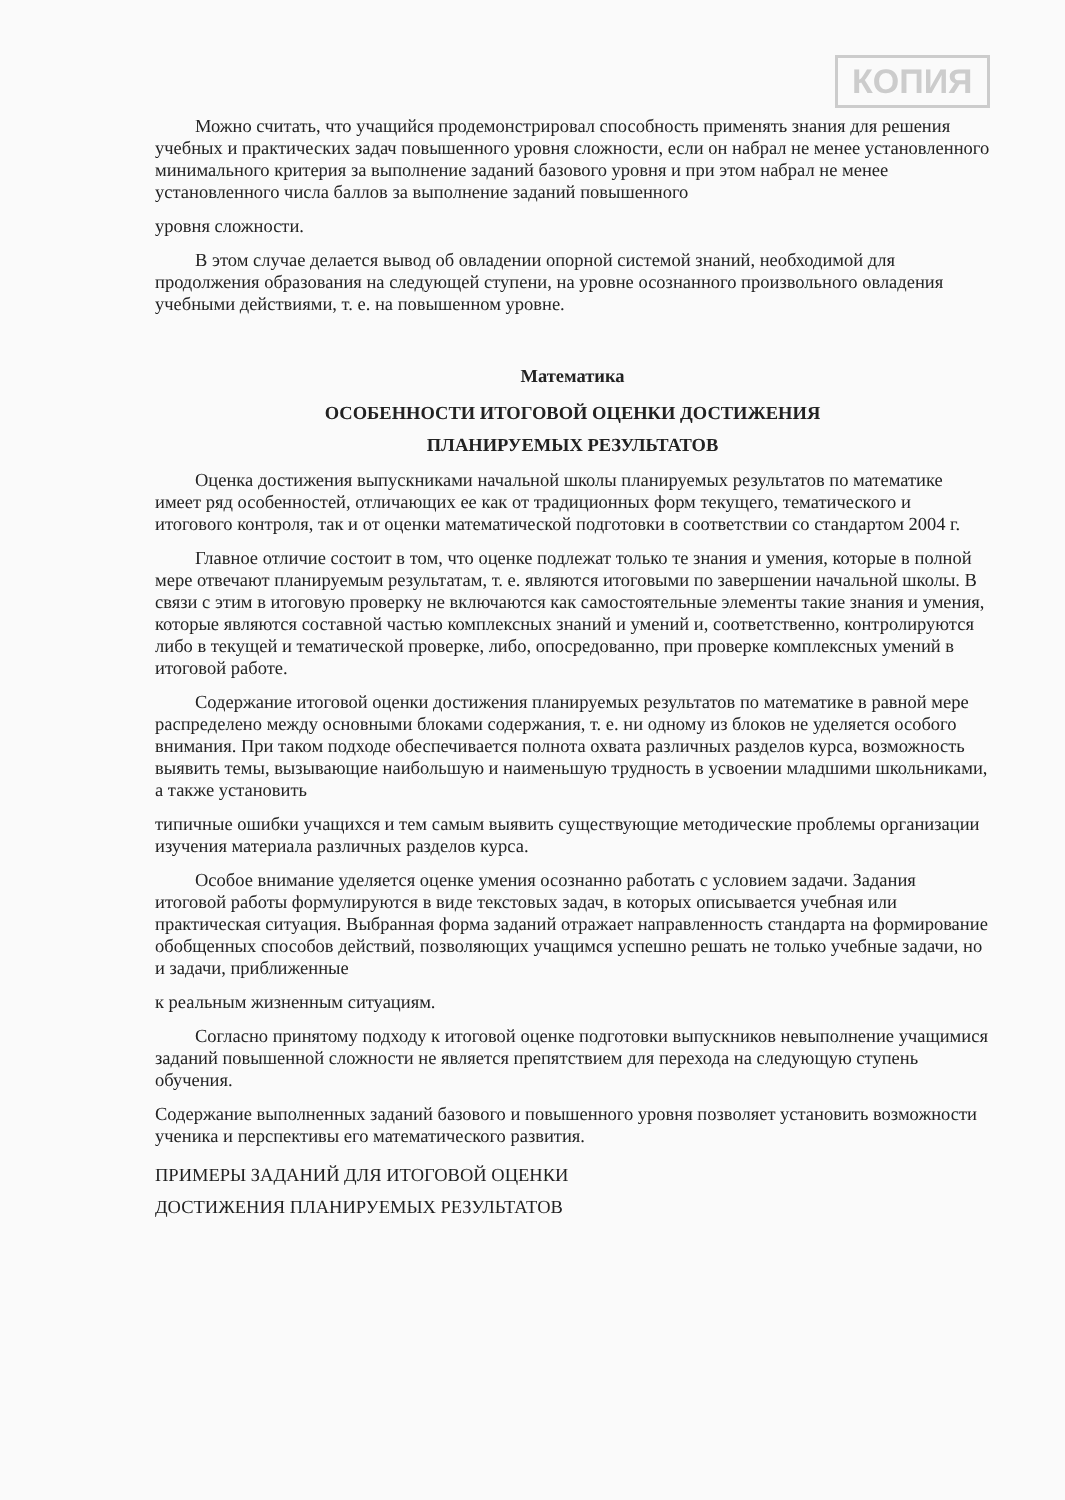КОПИЯ
Можно считать, что учащийся продемонстрировал способность применять знания для решения учебных и практических задач повышенного уровня сложности, если он набрал не менее установленного минимального критерия за выполнение заданий базового уровня и при этом набрал не менее установленного числа баллов за выполнение заданий повышенного
уровня сложности.
В этом случае делается вывод об овладении опорной системой знаний, необходимой для продолжения образования на следующей ступени, на уровне осознанного произвольного овладения учебными действиями, т. е. на повышенном уровне.
Математика
ОСОБЕННОСТИ ИТОГОВОЙ ОЦЕНКИ ДОСТИЖЕНИЯ
ПЛАНИРУЕМЫХ РЕЗУЛЬТАТОВ
Оценка достижения выпускниками начальной школы планируемых результатов по математике имеет ряд особенностей, отличающих ее как от традиционных форм текущего, тематического и итогового контроля, так и от оценки математической подготовки в соответствии со стандартом 2004 г.
Главное отличие состоит в том, что оценке подлежат только те знания и умения, которые в полной мере отвечают планируемым результатам, т. е. являются итоговыми по завершении начальной школы. В связи с этим в итоговую проверку не включаются как самостоятельные элементы такие знания и умения, которые являются составной частью комплексных знаний и умений и, соответственно, контролируются либо в текущей и тематической проверке, либо, опосредованно, при проверке комплексных умений в итоговой работе.
Содержание итоговой оценки достижения планируемых результатов по математике в равной мере распределено между основными блоками содержания, т. е. ни одному из блоков не уделяется особого внимания. При таком подходе обеспечивается полнота охвата различных разделов курса, возможность выявить темы, вызывающие наибольшую и наименьшую трудность в усвоении младшими школьниками, а также установить
типичные ошибки учащихся и тем самым выявить существующие методические проблемы организации изучения материала различных разделов курса.
Особое внимание уделяется оценке умения осознанно работать с условием задачи. Задания итоговой работы формулируются в виде текстовых задач, в которых описывается учебная или практическая ситуация. Выбранная форма заданий отражает направленность стандарта на формирование обобщенных способов действий, позволяющих учащимся успешно решать не только учебные задачи, но и задачи, приближенные
к реальным жизненным ситуациям.
Согласно принятому подходу к итоговой оценке подготовки выпускников невыполнение учащимися заданий повышенной сложности не является препятствием для перехода на следующую ступень обучения.
Содержание выполненных заданий базового и повышенного уровня позволяет установить возможности ученика и перспективы его математического развития.
ПРИМЕРЫ ЗАДАНИЙ ДЛЯ ИТОГОВОЙ ОЦЕНКИ
ДОСТИЖЕНИЯ ПЛАНИРУЕМЫХ РЕЗУЛЬТАТОВ